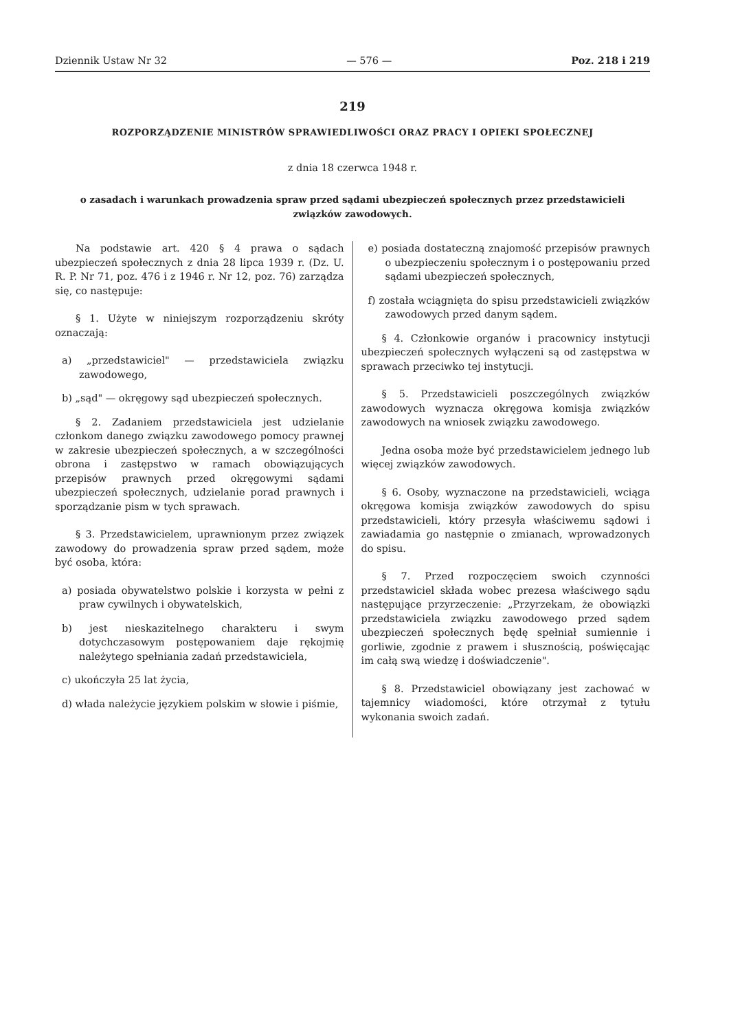Dziennik Ustaw Nr 32 — 576 — Poz. 218 i 219
219
ROZPORZĄDZENIE MINISTRÓW SPRAWIEDLIWOŚCI ORAZ PRACY I OPIEKI SPOŁECZNEJ
z dnia 18 czerwca 1948 r.
o zasadach i warunkach prowadzenia spraw przed sądami ubezpieczeń społecznych przez przedstawicieli związków zawodowych.
Na podstawie art. 420 § 4 prawa o sądach ubezpieczeń społecznych z dnia 28 lipca 1939 r. (Dz. U. R. P. Nr 71, poz. 476 i z 1946 r. Nr 12, poz. 76) zarządza się, co następuje:
§ 1. Użyte w niniejszym rozporządzeniu skróty oznaczają:
a) „przedstawiciel" — przedstawiciela związku zawodowego,
b) „sąd" — okręgowy sąd ubezpieczeń społecznych.
§ 2. Zadaniem przedstawiciela jest udzielanie członkom danego związku zawodowego pomocy prawnej w zakresie ubezpieczeń społecznych, a w szczególności obrona i zastępstwo w ramach obowiązujących przepisów prawnych przed okręgowymi sądami ubezpieczeń społecznych, udzielanie porad prawnych i sporządzanie pism w tych sprawach.
§ 3. Przedstawicielem, uprawnionym przez związek zawodowy do prowadzenia spraw przed sądem, może być osoba, która:
a) posiada obywatelstwo polskie i korzysta w pełni z praw cywilnych i obywatelskich,
b) jest nieskazitelnego charakteru i swym dotychczasowym postępowaniem daje rękojmię należytego spełniania zadań przedstawiciela,
c) ukończyła 25 lat życia,
d) włada należycie językiem polskim w słowie i piśmie,
e) posiada dostateczną znajomość przepisów prawnych o ubezpieczeniu społecznym i o postępowaniu przed sądami ubezpieczeń społecznych,
f) została wciągnięta do spisu przedstawicieli związków zawodowych przed danym sądem.
§ 4. Członkowie organów i pracownicy instytucji ubezpieczeń społecznych wyłączeni są od zastępstwa w sprawach przeciwko tej instytucji.
§ 5. Przedstawicieli poszczególnych związków zawodowych wyznacza okręgowa komisja związków zawodowych na wniosek związku zawodowego.
Jedna osoba może być przedstawicielem jednego lub więcej związków zawodowych.
§ 6. Osoby, wyznaczone na przedstawicieli, wciąga okręgowa komisja związków zawodowych do spisu przedstawicieli, który przesyła właściwemu sądowi i zawiadamia go następnie o zmianach, wprowadzonych do spisu.
§ 7. Przed rozpoczęciem swoich czynności przedstawiciel składa wobec prezesa właściwego sądu następujące przyrzeczenie: „Przyrzekam, że obowiązki przedstawiciela związku zawodowego przed sądem ubezpieczeń społecznych będę spełniał sumiennie i gorliwie, zgodnie z prawem i słusznością, poświęcając im całą swą wiedzę i doświadczenie".
§ 8. Przedstawiciel obowiązany jest zachować w tajemnicy wiadomości, które otrzymał z tytułu wykonania swoich zadań.